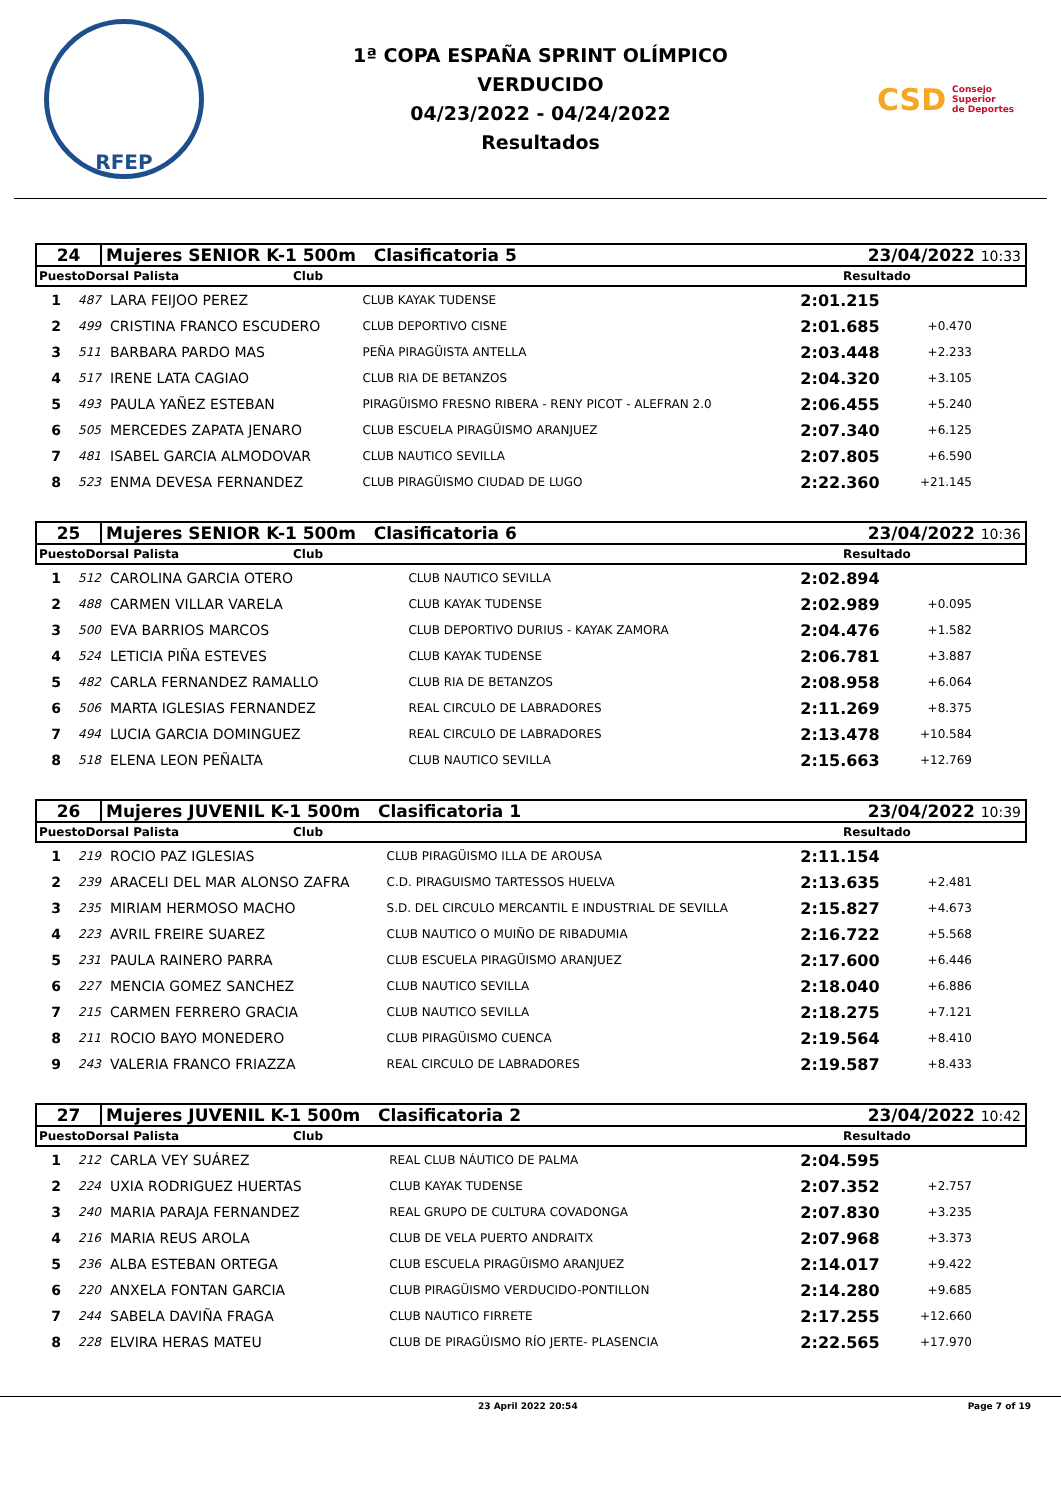RFEP
1ª COPA ESPAÑA SPRINT OLÍMPICO
VERDUCIDO
04/23/2022 - 04/24/2022
Resultados
CSD Consejo
Superior
de Deportes
| 24 | Mujeres SENIOR K-1 500m Clasificatoria 5 | 23/04/2022 10:33 |
| PuestoDorsal Palista | Club | Resultado |
| --- | --- | --- |
| 1 | 487 | LARA FEIJOO PEREZ | CLUB KAYAK TUDENSE | 2:01.215 | |
| 2 | 499 | CRISTINA FRANCO ESCUDERO | CLUB DEPORTIVO CISNE | 2:01.685 | +0.470 |
| 3 | 511 | BARBARA PARDO MAS | PEÑA PIRAGÜISTA ANTELLA | 2:03.448 | +2.233 |
| 4 | 517 | IRENE LATA CAGIAO | CLUB RIA DE BETANZOS | 2:04.320 | +3.105 |
| 5 | 493 | PAULA YAÑEZ ESTEBAN | PIRAGÜISMO FRESNO RIBERA - RENY PICOT - ALEFRAN 2.0 | 2:06.455 | +5.240 |
| 6 | 505 | MERCEDES ZAPATA JENARO | CLUB ESCUELA PIRAGÜISMO ARANJUEZ | 2:07.340 | +6.125 |
| 7 | 481 | ISABEL GARCIA ALMODOVAR | CLUB NAUTICO SEVILLA | 2:07.805 | +6.590 |
| 8 | 523 | ENMA DEVESA FERNANDEZ | CLUB PIRAGÜISMO CIUDAD DE LUGO | 2:22.360 | +21.145 |
| 25 | Mujeres SENIOR K-1 500m Clasificatoria 6 | 23/04/2022 10:36 |
| PuestoDorsal Palista | Club | Resultado |
| --- | --- | --- |
| 1 | 512 | CAROLINA GARCIA OTERO | CLUB NAUTICO SEVILLA | 2:02.894 | |
| 2 | 488 | CARMEN VILLAR VARELA | CLUB KAYAK TUDENSE | 2:02.989 | +0.095 |
| 3 | 500 | EVA BARRIOS MARCOS | CLUB DEPORTIVO DURIUS - KAYAK ZAMORA | 2:04.476 | +1.582 |
| 4 | 524 | LETICIA PIÑA ESTEVES | CLUB KAYAK TUDENSE | 2:06.781 | +3.887 |
| 5 | 482 | CARLA FERNANDEZ RAMALLO | CLUB RIA DE BETANZOS | 2:08.958 | +6.064 |
| 6 | 506 | MARTA IGLESIAS FERNANDEZ | REAL CIRCULO DE LABRADORES | 2:11.269 | +8.375 |
| 7 | 494 | LUCIA GARCIA DOMINGUEZ | REAL CIRCULO DE LABRADORES | 2:13.478 | +10.584 |
| 8 | 518 | ELENA LEON PEÑALTA | CLUB NAUTICO SEVILLA | 2:15.663 | +12.769 |
| 26 | Mujeres JUVENIL K-1 500m Clasificatoria 1 | 23/04/2022 10:39 |
| PuestoDorsal Palista | Club | Resultado |
| --- | --- | --- |
| 1 | 219 | ROCIO PAZ IGLESIAS | CLUB PIRAGÜISMO ILLA DE AROUSA | 2:11.154 | |
| 2 | 239 | ARACELI DEL MAR ALONSO ZAFRA | C.D. PIRAGUISMO TARTESSOS HUELVA | 2:13.635 | +2.481 |
| 3 | 235 | MIRIAM HERMOSO MACHO | S.D. DEL CIRCULO MERCANTIL E INDUSTRIAL DE SEVILLA | 2:15.827 | +4.673 |
| 4 | 223 | AVRIL FREIRE SUAREZ | CLUB NAUTICO O MUIÑO DE RIBADUMIA | 2:16.722 | +5.568 |
| 5 | 231 | PAULA RAINERO PARRA | CLUB ESCUELA PIRAGÜISMO ARANJUEZ | 2:17.600 | +6.446 |
| 6 | 227 | MENCIA GOMEZ SANCHEZ | CLUB NAUTICO SEVILLA | 2:18.040 | +6.886 |
| 7 | 215 | CARMEN FERRERO GRACIA | CLUB NAUTICO SEVILLA | 2:18.275 | +7.121 |
| 8 | 211 | ROCIO BAYO MONEDERO | CLUB PIRAGÜISMO CUENCA | 2:19.564 | +8.410 |
| 9 | 243 | VALERIA FRANCO FRIAZZA | REAL CIRCULO DE LABRADORES | 2:19.587 | +8.433 |
| 27 | Mujeres JUVENIL K-1 500m Clasificatoria 2 | 23/04/2022 10:42 |
| PuestoDorsal Palista | Club | Resultado |
| --- | --- | --- |
| 1 | 212 | CARLA VEY SUÁREZ | REAL CLUB NÁUTICO DE PALMA | 2:04.595 | |
| 2 | 224 | UXIA RODRIGUEZ HUERTAS | CLUB KAYAK TUDENSE | 2:07.352 | +2.757 |
| 3 | 240 | MARIA PARAJA FERNANDEZ | REAL GRUPO DE CULTURA COVADONGA | 2:07.830 | +3.235 |
| 4 | 216 | MARIA REUS AROLA | CLUB DE VELA PUERTO ANDRAITX | 2:07.968 | +3.373 |
| 5 | 236 | ALBA ESTEBAN ORTEGA | CLUB ESCUELA PIRAGÜISMO ARANJUEZ | 2:14.017 | +9.422 |
| 6 | 220 | ANXELA FONTAN GARCIA | CLUB PIRAGÜISMO VERDUCIDO-PONTILLON | 2:14.280 | +9.685 |
| 7 | 244 | SABELA DAVIÑA FRAGA | CLUB NAUTICO FIRRETE | 2:17.255 | +12.660 |
| 8 | 228 | ELVIRA HERAS MATEU | CLUB DE PIRAGÜISMO RÍO JERTE- PLASENCIA | 2:22.565 | +17.970 |
23 April 2022 20:54 Page 7 of 19